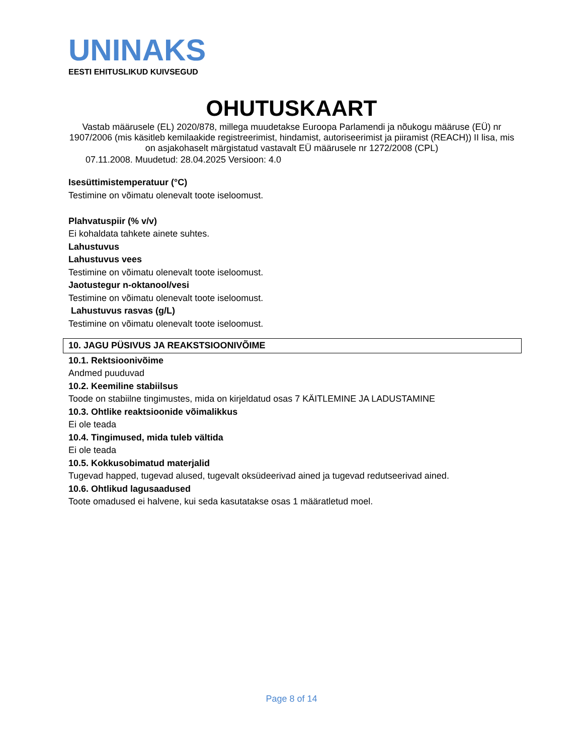UNINAKS
EESTI EHITUSLIKUD KUIVSEGUD
OHUTUSKAART
Vastab määrusele (EL) 2020/878, millega muudetakse Euroopa Parlamendi ja nõukogu määruse (EÜ) nr 1907/2006 (mis käsitleb kemilaakide registreerimist, hindamist, autoriseerimist ja piiramist (REACH)) II lisa, mis on asjakohaselt märgistatud vastavalt EÜ määrusele nr 1272/2008 (CPL)
07.11.2008. Muudetud: 28.04.2025 Versioon: 4.0
Isesüttimistemperatuur (°C)
Testimine on võimatu olenevalt toote iseloomust.
Plahvatuspiir (% v/v)
Ei kohaldata tahkete ainete suhtes.
Lahustuvus
Lahustuvus vees
Testimine on võimatu olenevalt toote iseloomust.
Jaotustegur n-oktanool/vesi
Testimine on võimatu olenevalt toote iseloomust.
Lahustuvus rasvas (g/L)
Testimine on võimatu olenevalt toote iseloomust.
10. JAGU PÜSIVUS JA REAKSTSIOONIVÕIME
10.1. Rektsioonivõime
Andmed puuduvad
10.2. Keemiline stabiilsus
Toode on stabiilne tingimustes, mida on kirjeldatud osas 7 KÄITLEMINE JA LADUSTAMINE
10.3. Ohtlike reaktsioonide võimalikkus
Ei ole teada
10.4. Tingimused, mida tuleb vältida
Ei ole teada
10.5. Kokkusobimatud materjalid
Tugevad happed, tugevad alused, tugevalt oksüdeerivad ained ja tugevad redutseerivad ained.
10.6. Ohtlikud lagusaadused
Toote omadused ei halvene, kui seda kasutatakse osas 1 määratletud moel.
Page 8 of 14